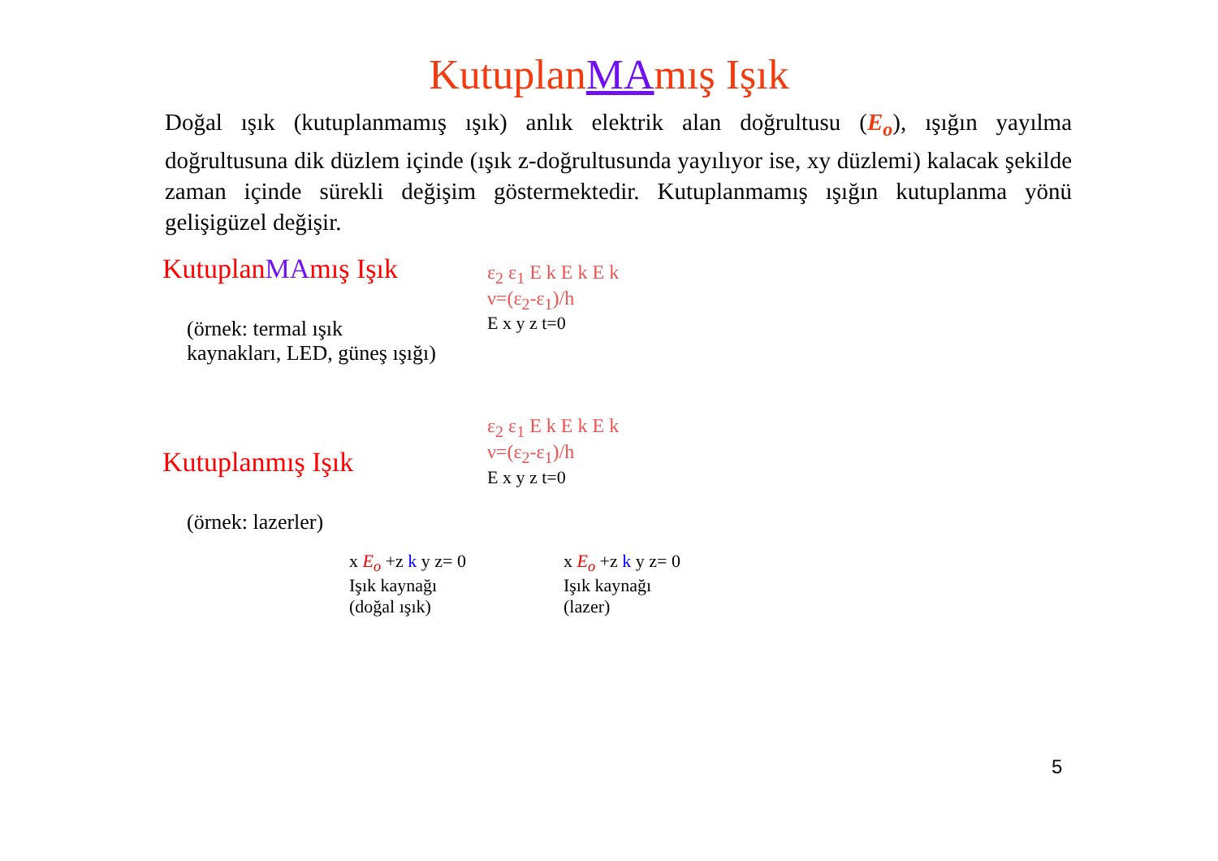KutuplanMAmış Işık
Doğal ışık (kutuplanmamış ışık) anlık elektrik alan doğrultusu (E<sub>o</sub>), ışığın yayılma doğrultusuna dik düzlem içinde (ışık z-doğrultusunda yayılıyor ise, xy düzlemi) kalacak şekilde zaman içinde sürekli değişim göstermektedir. Kutuplanmamış ışığın kutuplanma yönü gelişigüzel değişir.
KutuplanMAmış Işık
(örnek: termal ışık
kaynakları, LED, güneş ışığı)
Kutuplanmış Işık
(örnek: lazerler)
ε<sub>2</sub> ε<sub>1</sub> E k E k E k
ν=(ε<sub>2</sub>-ε<sub>1</sub>)/h
E x y z t=0
ε<sub>2</sub> ε<sub>1</sub> E k E k E k
ν=(ε<sub>2</sub>-ε<sub>1</sub>)/h
E x y z t=0
x E<sub>o</sub> +z k y z= 0
Işık kaynağı
(doğal ışık)
x E<sub>o</sub> +z k y z= 0
Işık kaynağı
(lazer)
5